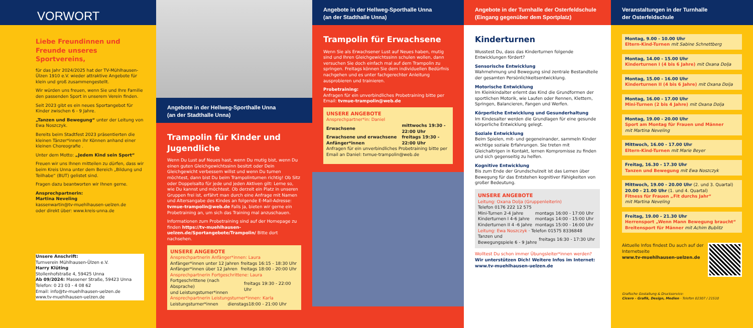VORWORT
Liebe Freundinnen und Freunde unseres Sportvereins,
für das Jahr 2024/2025 hat der TV-Mühlhausen-Ülzen 1910 e.V. wieder attraktive Angebote für klein und groß zusammengestellt.
Wir würden uns freuen, wenn Sie und Ihre Familie den passenden Sport in unserem Verein finden.
Seit 2023 gibt es ein neues Sportangebot für Kinder zwischen 6 - 9 Jahre.
„Tanzen und Bewegung“ unter der Leitung von Ewa Noszczyk.
Bereits beim Stadtfest 2023 präsentierten die kleinen Tänzer*innen ihr Können anhand einer kleinen Choreografie .
Unter dem Motto: „Jedem Kind sein Sport“
Freuen wir uns Ihnen mitteilen zu dürfen, dass wir beim Kreis Unna unter dem Bereich „Bildung und Teilhabe“ (BUT) gelistet sind.
Fragen dazu beantworten wir Ihnen gerne.
Ansprechpartnerin:
Martina Neveling
kassenwartin@tv-muehlhausen-uelzen.de
oder direkt über: www.kreis-unna.de
Unsere Anschrift:
Turnverein Mühlhausen-Ülzen e.V.
Harry Klüting
Stollenhofstraße 4, 59425 Unna
Ab 09/2024: Massener Straße, 59423 Unna
Telefon: 0 23 03 - 4 08 62
Email: info@tv-muehlhausen-uelzen.de
www.tv-muehlhausen-uelzen.de
Angebote in der Hellweg-Sporthalle Unna
(an der Stadthalle Unna)
Trampolin für Kinder und Jugendliche
Wenn Du Lust auf Neues hast, wenn Du mutig bist, wenn Du einen guten Gleichgewichtssinn besitzt oder Dein Gleichgewicht verbessern willst und wenn Du turnen möchtest, dann bist Du beim Trampolinturnen richtig! Ob Sitz oder Doppelsalto für jede und jeden Aktiven gilt: Lerne so, wie Du kannst und möchtest. Ob derzeit ein Platz in unseren Gruppen frei ist, erfährt man durch eine Anfrage mit Namen und Altersangabe des Kindes an folgende E-Mail-Adresse: tvmue-trampolin@web.de Falls ja, bieten wir gerne ein Probetraining an, um sich das Training mal anzuschauen.
Informationen zum Probetraining sind auf der Homepage zu finden https://tv-muehlhausen-uelzen.de/Sportangebote/Trampolin/ Bitte dort nachsehen.
UNSERE ANGEBOTE
Ansprechpartnerin Anfänger*innen: Laura
| Anfänger*innen unter 12 Jahren | freitags 16:15 - 18:30 Uhr |
| Anfänger*innen über 12 Jahren | freitags 18:00 - 20:00 Uhr |
Ansprechpartnerin Fortgeschrittene: Laura
| Fortgeschrittene (nach Absprache) und Leistungsturner*innen | freitags 19:30 - 22:00 Uhr |
Ansprechpartnerin Leistungsturner*innen: Karla
| Leistungsturner*innen | dienstags18:00 - 21:00 Uhr |
Angebote in der Hellweg-Sporthalle Unna
(an der Stadthalle Unna)
Trampolin für Erwachsene
Wenn Sie als Erwachsener Lust auf Neues haben, mutig sind und Ihren Gleichgewichtssinn schulen wollen, dann versuchen Sie doch einfach mal auf dem Trampolin zu springen. Freitags können Sie dem individuellen Bedürfnis nachgehen und es unter fachgerechter Anleitung ausprobieren und trainieren.
Probetraining:
Anfragen für ein unverbindliches Probetraining bitte per Email: tvmue-trampolin@web.de
UNSERE ANGEBOTE
Ansprechpartner*in: Daniel
| Erwachsene | mittwochs 19:30 - 22:00 Uhr |
| Erwachsene und erwachsene Anfänger*innen | freitags 19:30 - 22:00 Uhr |
Anfragen für ein unverbindliches Probetraining bitte per Email an Daniel: tvmue-trampolin@web.de
Angebote in der Turnhalle der Osterfeldschule
(Eingang gegenüber dem Sportplatz)
Kinderturnen
Wusstest Du, dass das Kinderturnen folgende Entwicklungen fördert?
Sensorische Entwicklung
Wahrnehmung und Bewegung sind zentrale Bestandteile der gesamten Persönlichkeitsentwicklung.
Motorische Entwicklung
Im Kleinkindalter erlernt das Kind die Grundformen der sportlichen Motorik, wie Laufen oder Rennen, Klettern, Springen, Balancieren, Fangen und Werfen.
Körperliche Entwicklung und Gesunderhaltung
Im Kindesalter werden die Grundlagen für eine gesunde körperliche Entwicklung gelegt.
Soziale Entwicklung
Beim Spielen, mit- und gegeneinander, sammeln Kinder wichtige soziale Erfahrungen. Sie treten mit Gleichaltrigen in Kontakt, lernen Kompromisse zu finden und sich gegenseitig zu helfen.
Kognitive Entwicklung
Bis zum Ende der Grundschulzeit ist das Lernen über Bewegung für das Entstehen kognitiver Fähigkeiten von großer Bedeutung.
UNSERE ANGEBOTE
Leitung: Oxana Dolja (Gruppenleiterin)
Telefon 0176 222 12 575
| Mini-Turnen 2-4 Jahre | montags 16:00 - 17:00 Uhr |
| Kinderturnen I 4-6 Jahre | montags 14:00 - 15:00 Uhr |
| Kinderturnen II 4 -6 Jahre | montags 15:00 - 16:00 Uhr |
Leitung: Ewa Noszczyk · Telefon 01575 8336848
| Tanzen und Bewegungspiele 6 - 9 Jahre | freitags 16:30 - 17:30 Uhr |
Wolltest Du schon immer Übungsleiter*innen werden?
Wir unterstützen Dich! Weitere Infos im Internet: www.tv-muehlhausen-uelzen.de
Veranstaltungen in der Turnhalle
der Osterfeldschule
Montag, 9.00 - 10.00 Uhr
Eltern-Kind-Turnen mit Sabine Schnettberg
Montag, 14.00 - 15.00 Uhr
Kinderturnen I (4 bis 6 Jahre) mit Oxana Dolja
Montag, 15.00 - 16.00 Uhr
Kinderturnen II (4 bis 6 Jahre) mit Oxana Dolja
Montag, 16.00 - 17.00 Uhr
Mini-Turnen (2 bis 4 Jahre) mit Oxana Dolja
Montag, 19.00 - 20.00 Uhr
Sport am Montag für Frauen und Männer
mit Martina Neveling
Mittwoch, 16.00 - 17.00 Uhr
Eltern-Kind-Turnen mit Marie Beyer
Freitag, 16.30 - 17.30 Uhr
Tanzen und Bewegung mit Ewa Noszczyk
Mittwoch, 19.00 - 20.00 Uhr (2. und 3. Quartal)
20.00 - 21.00 Uhr (1. und 4. Quartal)
Fitness für Frauen „Fit durchs Jahr“
mit Martina Neveling
Freitag, 19.00 - 21.30 Uhr
Herrensport „Wenn Mann Bewegung braucht“
Breitensport für Männer mit Achim Bublitz
Aktuelle Infos findest Du auch auf der Internetseite
www.tv-muehlhausen-uelzen.de
Grafische Gestaltung & Druckservice:
Cicero - Grafik, Design, Medien · Telefon 02307 / 21510